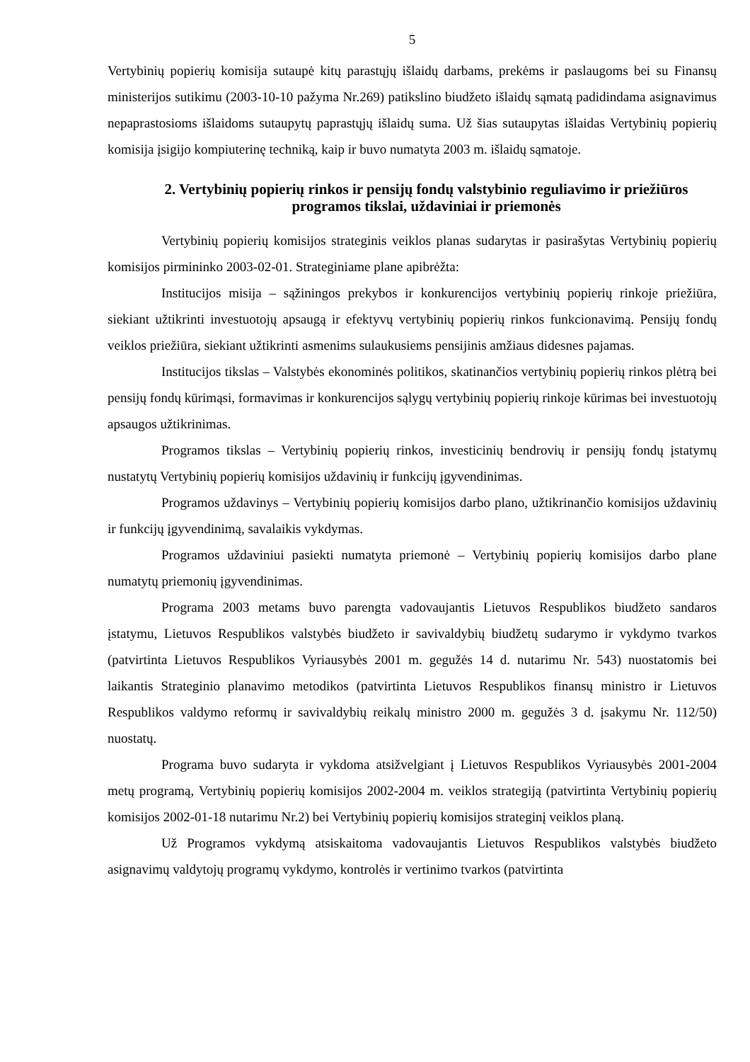5
Vertybinių popierių komisija sutaupė kitų parastųjų išlaidų darbams, prekėms ir paslaugoms bei su Finansų ministerijos sutikimu (2003-10-10 pažyma Nr.269) patikslino biudžeto išlaidų sąmatą padidindama asignavimus nepaprastosioms išlaidoms sutaupytų paprastųjų išlaidų suma. Už šias sutaupytas išlaidas Vertybinių popierių komisija įsigijo kompiuterinę techniką, kaip ir buvo numatyta 2003 m. išlaidų sąmatoje.
2. Vertybinių popierių rinkos ir pensijų fondų valstybinio reguliavimo ir priežiūros programos tikslai, uždaviniai ir priemonės
Vertybinių popierių komisijos strateginis veiklos planas sudarytas ir pasirašytas Vertybinių popierių komisijos pirmininko 2003-02-01. Strateginiame plane apibrėžta:
Institucijos misija – sąžiningos prekybos ir konkurencijos vertybinių popierių rinkoje priežiūra, siekiant užtikrinti investuotojų apsaugą ir efektyvų vertybinių popierių rinkos funkcionavimą. Pensijų fondų veiklos priežiūra, siekiant užtikrinti asmenims sulaukusiems pensijinis amžiaus didesnes pajamas.
Institucijos tikslas – Valstybės ekonominės politikos, skatinančios vertybinių popierių rinkos plėtrą bei pensijų fondų kūrimąsi, formavimas ir konkurencijos sąlygų vertybinių popierių rinkoje kūrimas bei investuotojų apsaugos užtikrinimas.
Programos tikslas – Vertybinių popierių rinkos, investicinių bendrovių ir pensijų fondų įstatymų nustatytų Vertybinių popierių komisijos uždavinių ir funkcijų įgyvendinimas.
Programos uždavinys – Vertybinių popierių komisijos darbo plano, užtikrinančio komisijos uždavinių ir funkcijų įgyvendinimą, savalaikis vykdymas.
Programos uždaviniui pasiekti numatyta priemonė – Vertybinių popierių komisijos darbo plane numatytų priemonių įgyvendinimas.
Programa 2003 metams buvo parengta vadovaujantis Lietuvos Respublikos biudžeto sandaros įstatymu, Lietuvos Respublikos valstybės biudžeto ir savivaldybių biudžetų sudarymo ir vykdymo tvarkos (patvirtinta Lietuvos Respublikos Vyriausybės 2001 m. gegužės 14 d. nutarimu Nr. 543) nuostatomis bei laikantis Strateginio planavimo metodikos (patvirtinta Lietuvos Respublikos finansų ministro ir Lietuvos Respublikos valdymo reformų ir savivaldybių reikalų ministro 2000 m. gegužės 3 d. įsakymu Nr. 112/50) nuostatų.
Programa buvo sudaryta ir vykdoma atsižvelgiant į Lietuvos Respublikos Vyriausybės 2001-2004 metų programą, Vertybinių popierių komisijos 2002-2004 m. veiklos strategiją (patvirtinta Vertybinių popierių komisijos 2002-01-18 nutarimu Nr.2) bei Vertybinių popierių komisijos strateginį veiklos planą.
Už Programos vykdymą atsiskaitoma vadovaujantis Lietuvos Respublikos valstybės biudžeto asignavimų valdytojų programų vykdymo, kontrolės ir vertinimo tvarkos (patvirtinta